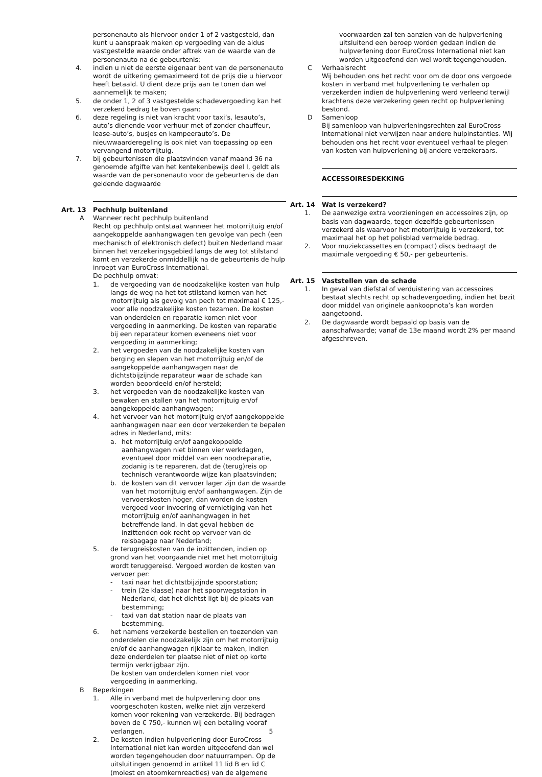personenauto als hiervoor onder 1 of 2 vastgesteld, dan kunt u aanspraak maken op vergoeding van de aldus vastgestelde waarde onder aftrek van de waarde van de personenauto na de gebeurtenis;
4. indien u niet de eerste eigenaar bent van de personenauto wordt de uitkering gemaximeerd tot de prijs die u hiervoor heeft betaald. U dient deze prijs aan te tonen dan wel aannemelijk te maken;
5. de onder 1, 2 of 3 vastgestelde schadevergoeding kan het verzekerd bedrag te boven gaan;
6. deze regeling is niet van kracht voor taxi’s, lesauto’s, auto’s dienende voor verhuur met of zonder chauffeur, lease-auto’s, busjes en kampeerauto’s. De nieuwwaarderegeling is ook niet van toepassing op een vervangend motorrijtuig.
7. bij gebeurtenissen die plaatsvinden vanaf maand 36 na genoemde afgifte van het kentekenbewijs deel I, geldt als waarde van de personenauto voor de gebeurtenis de dan geldende dagwaarde
Art. 13 Pechhulp buitenland
A Wanneer recht pechhulp buitenland
Recht op pechhulp ontstaat wanneer het motorrijtuig en/of aangekoppelde aanhangwagen ten gevolge van pech (een mechanisch of elektronisch defect) buiten Nederland maar binnen het verzekeringsgebied langs de weg tot stilstand komt en verzekerde onmiddellijk na de gebeurtenis de hulp inroept van EuroCross International.
De pechhulp omvat:
1. de vergoeding van de noodzakelijke kosten van hulp langs de weg na het tot stilstand komen van het motorrijtuig als gevolg van pech tot maximaal € 125,- voor alle noodzakelijke kosten tezamen. De kosten van onderdelen en reparatie komen niet voor vergoeding in aanmerking. De kosten van reparatie bij een reparateur komen eveneens niet voor vergoeding in aanmerking;
2. het vergoeden van de noodzakelijke kosten van berging en slepen van het motorrijtuig en/of de aangekoppelde aanhangwagen naar de dichtstbijzijnde reparateur waar de schade kan worden beoordeeld en/of hersteld;
3. het vergoeden van de noodzakelijke kosten van bewaken en stallen van het motorrijtuig en/of aangekoppelde aanhangwagen;
4. het vervoer van het motorrijtuig en/of aangekoppelde aanhangwagen naar een door verzekerden te bepalen adres in Nederland, mits:
a. het motorrijtuig en/of aangekoppelde aanhangwagen niet binnen vier werkdagen, eventueel door middel van een noodreparatie, zodanig is te repareren, dat de (terug)reis op technisch verantwoorde wijze kan plaatsvinden;
b. de kosten van dit vervoer lager zijn dan de waarde van het motorrijtuig en/of aanhangwagen. Zijn de vervoerskosten hoger, dan worden de kosten vergoed voor invoering of vernietiging van het motorrijtuig en/of aanhangwagen in het betreffende land. In dat geval hebben de inzittenden ook recht op vervoer van de reisbagage naar Nederland;
5. de terugreiskosten van de inzittenden, indien op grond van het voorgaande niet met het motorrijtuig wordt teruggereisd. Vergoed worden de kosten van vervoer per:
- taxi naar het dichtstbijzijnde spoorstation;
- trein (2e klasse) naar het spoorwegstation in Nederland, dat het dichtst ligt bij de plaats van bestemming;
- taxi van dat station naar de plaats van bestemming.
6. het namens verzekerde bestellen en toezenden van onderdelen die noodzakelijk zijn om het motorrijtuig en/of de aanhangwagen rijklaar te maken, indien deze onderdelen ter plaatse niet of niet op korte termijn verkrijgbaar zijn.
De kosten van onderdelen komen niet voor vergoeding in aanmerking.
B Beperkingen
1. Alle in verband met de hulpverlening door ons voorgeschoten kosten, welke niet zijn verzekerd komen voor rekening van verzekerde. Bij bedragen boven de € 750,- kunnen wij een betaling vooraf verlangen.
2. De kosten indien hulpverlening door EuroCross International niet kan worden uitgeoefend dan wel worden tegengehouden door natuurrampen. Op de uitsluitingen genoemd in artikel 11 lid B en lid C (molest en atoomkernreacties) van de algemene
voorwaarden zal ten aanzien van de hulpverlening uitsluitend een beroep worden gedaan indien de hulpverlening door EuroCross International niet kan worden uitgeoefend dan wel wordt tegengehouden.
C Verhaalsrecht
Wij behouden ons het recht voor om de door ons vergoede kosten in verband met hulpverlening te verhalen op verzekerden indien de hulpverlening werd verleend terwijl krachtens deze verzekering geen recht op hulpverlening bestond.
D Samenloop
Bij samenloop van hulpverleningsrechten zal EuroCross International niet verwijzen naar andere hulpinstanties. Wij behouden ons het recht voor eventueel verhaal te plegen van kosten van hulpverlening bij andere verzekeraars.
ACCESSOIRESDEKKING
Art. 14 Wat is verzekerd?
1. De aanwezige extra voorzieningen en accessoires zijn, op basis van dagwaarde, tegen dezelfde gebeurtenissen verzekerd als waarvoor het motorrijtuig is verzekerd, tot maximaal het op het polisblad vermelde bedrag.
2. Voor muziekcassettes en (compact) discs bedraagt de maximale vergoeding € 50,- per gebeurtenis.
Art. 15 Vaststellen van de schade
1. In geval van diefstal of verduistering van accessoires bestaat slechts recht op schadevergoeding, indien het bezit door middel van originele aankoopnota’s kan worden aangetoond.
2. De dagwaarde wordt bepaald op basis van de aanschafwaarde; vanaf de 13e maand wordt 2% per maand afgeschreven.
5